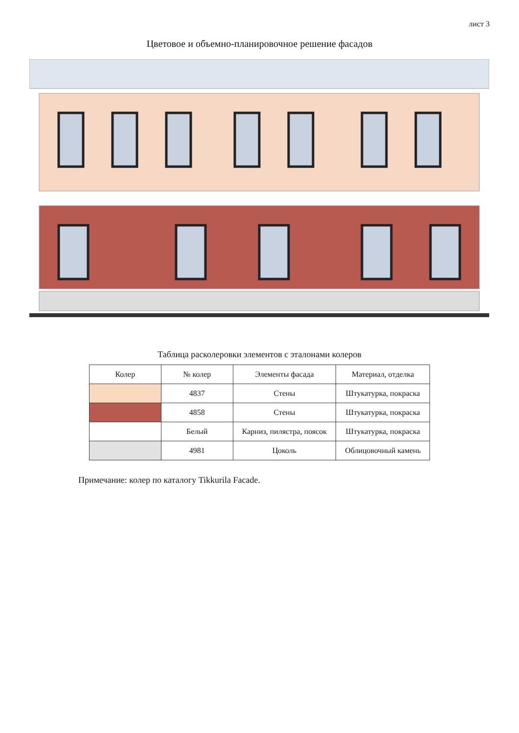лист 3
Цветовое и объемно-планировочное решение фасадов
Таблица расколеровки элементов с эталонами колеров
| Колер | № колер | Элементы фасада | Материал, отделка |
| --- | --- | --- | --- |
| | 4837 | Стены | Штукатурка, покраска |
| | 4858 | Стены | Штукатурка, покраска |
| | Белый | Карниз, пилястра, поясок | Штукатурка, покраска |
| | 4981 | Цоколь | Облицовочный камень |
Примечание: колер по каталогу Tikkurila Facade.